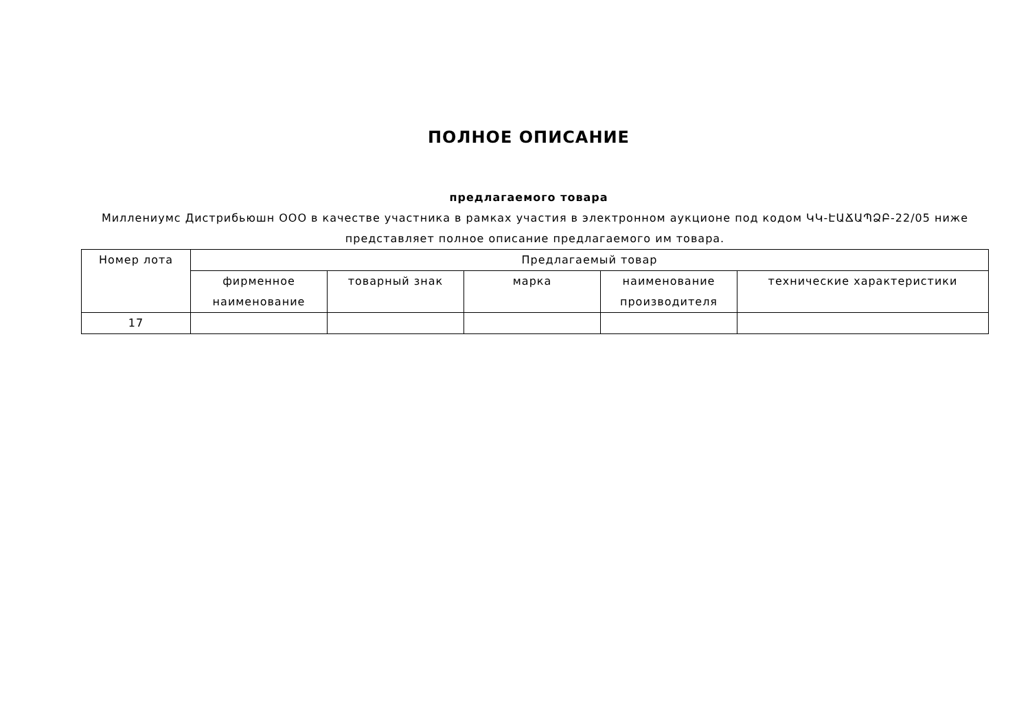ПОЛНОЕ ОПИСАНИЕ
предлагаемого товара
Миллениумс Дистрибьюшн ООО в качестве участника в рамках участия в электронном аукционе под кодом ԿԿ-ԷԱՃԱՊՁԲ-22/05 ниже представляет полное описание предлагаемого им товара.
| Номер лота | Предлагаемый товар | | | | |
| --- | --- | --- | --- | --- | --- |
| | фирменное наименование | товарный знак | марка | наименование производителя | технические характеристики |
| 17 | | | | | |